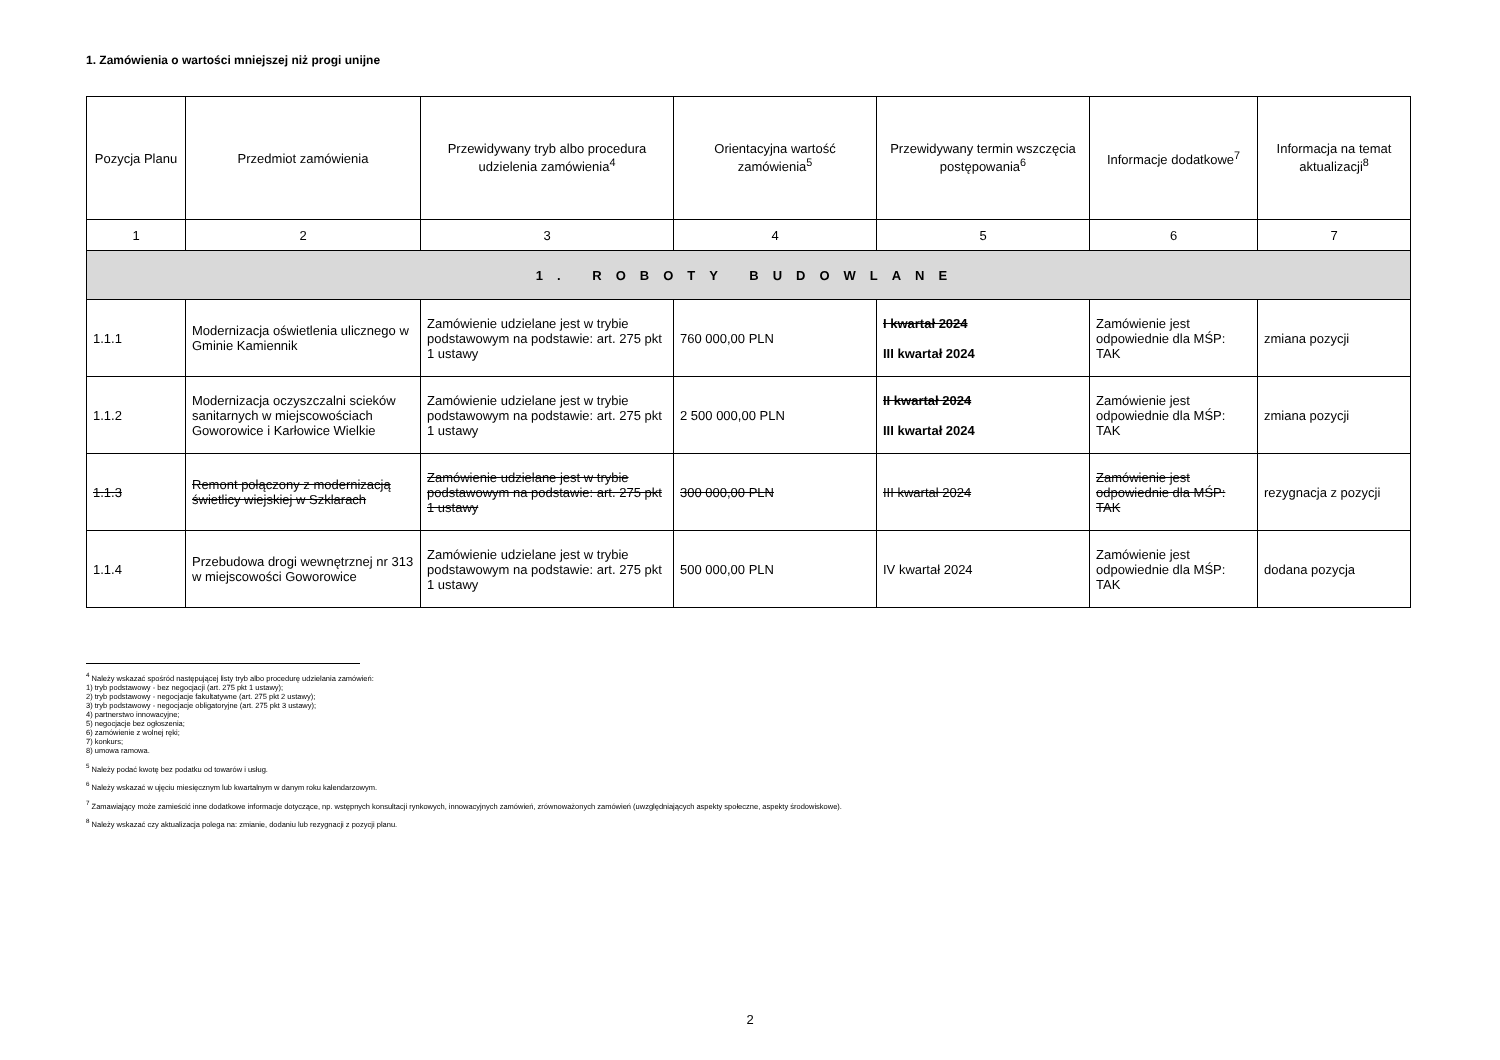1. Zamówienia o wartości mniejszej niż progi unijne
| Pozycja Planu | Przedmiot zamówienia | Przewidywany tryb albo procedura udzielenia zamówienia<sup>4</sup> | Orientacyjna wartość zamówienia<sup>5</sup> | Przewidywany termin wszczęcia postępowania<sup>6</sup> | Informacje dodatkowe<sup>7</sup> | Informacja na temat aktualizacji<sup>8</sup> |
| --- | --- | --- | --- | --- | --- | --- |
| 1 | 2 | 3 | 4 | 5 | 6 | 7 |
| 1. ROBOTY BUDOWLANE | | | | | | |
| 1.1.1 | Modernizacja oświetlenia ulicznego w Gminie Kamiennik | Zamówienie udzielane jest w trybie podstawowym na podstawie: art. 275 pkt 1 ustawy | 760 000,00 PLN | I kwartał 2024 III kwartał 2024 | Zamówienie jest odpowiednie dla MŚP: TAK | zmiana pozycji |
| 1.1.2 | Modernizacja oczyszczalni scieków sanitarnych w miejscowościach Goworowice i Karłowice Wielkie | Zamówienie udzielane jest w trybie podstawowym na podstawie: art. 275 pkt 1 ustawy | 2 500 000,00 PLN | II kwartał 2024 III kwartał 2024 | Zamówienie jest odpowiednie dla MŚP: TAK | zmiana pozycji |
| 1.1.3 | Remont połączony z modernizacją świetlicy wiejskiej w Szklarach | Zamówienie udzielane jest w trybie podstawowym na podstawie: art. 275 pkt 1 ustawy | 300 000,00 PLN | III kwartał 2024 | Zamówienie jest odpowiednie dla MŚP: TAK | rezygnacja z pozycji |
| 1.1.4 | Przebudowa drogi wewnętrznej nr 313 w miejscowości Goworowice | Zamówienie udzielane jest w trybie podstawowym na podstawie: art. 275 pkt 1 ustawy | 500 000,00 PLN | IV kwartał 2024 | Zamówienie jest odpowiednie dla MŚP: TAK | dodana pozycja |
<sup>4</sup> Należy wskazać spośród następującej listy tryb albo procedurę udzielania zamówień:
1) tryb podstawowy - bez negocjacji (art. 275 pkt 1 ustawy);
2) tryb podstawowy - negocjacje fakultatywne (art. 275 pkt 2 ustawy);
3) tryb podstawowy - negocjacje obligatoryjne (art. 275 pkt 3 ustawy);
4) partnerstwo innowacyjne;
5) negocjacje bez ogłoszenia;
6) zamówienie z wolnej ręki;
7) konkurs;
8) umowa ramowa.
<sup>5</sup> Należy podać kwotę bez podatku od towarów i usług.
<sup>6</sup> Należy wskazać w ujęciu miesięcznym lub kwartalnym w danym roku kalendarzowym.
<sup>7</sup> Zamawiający może zamieścić inne dodatkowe informacje dotyczące, np. wstępnych konsultacji rynkowych, innowacyjnych zamówień, zrównoważonych zamówień (uwzględniających aspekty społeczne, aspekty środowiskowe).
<sup>8</sup> Należy wskazać czy aktualizacja polega na: zmianie, dodaniu lub rezygnacji z pozycji planu.
2